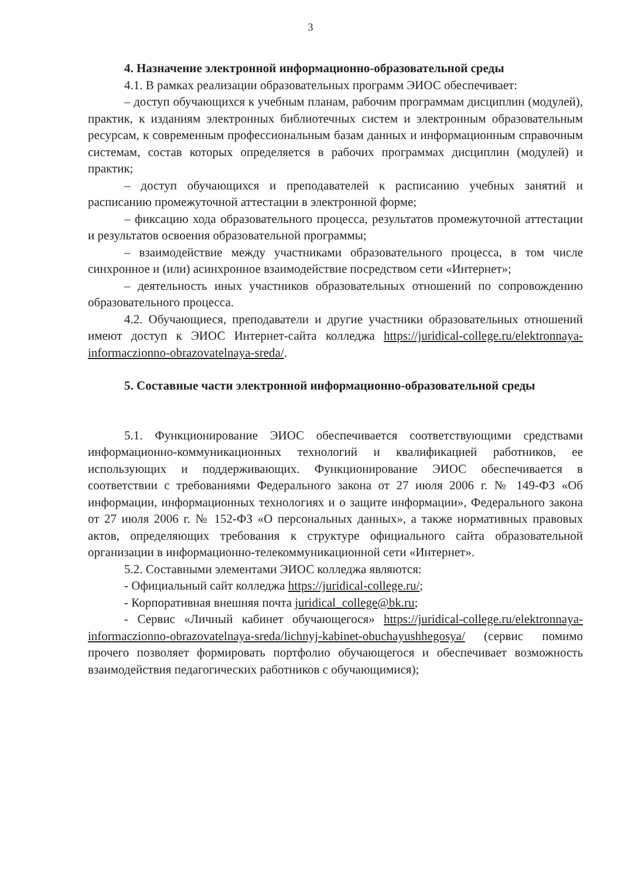3
4. Назначение электронной информационно-образовательной среды
4.1. В рамках реализации образовательных программ ЭИОС обеспечивает:
– доступ обучающихся к учебным планам, рабочим программам дисциплин (модулей), практик, к изданиям электронных библиотечных систем и электронным образовательным ресурсам, к современным профессиональным базам данных и информационным справочным системам, состав которых определяется в рабочих программах дисциплин (модулей) и практик;
– доступ обучающихся и преподавателей к расписанию учебных занятий и расписанию промежуточной аттестации в электронной форме;
– фиксацию хода образовательного процесса, результатов промежуточной аттестации и результатов освоения образовательной программы;
– взаимодействие между участниками образовательного процесса, в том числе синхронное и (или) асинхронное взаимодействие посредством сети «Интернет»;
– деятельность иных участников образовательных отношений по сопровождению образовательного процесса.
4.2. Обучающиеся, преподаватели и другие участники образовательных отношений имеют доступ к ЭИОС Интернет-сайта колледжа https://juridical-college.ru/elektronnaya-informaczionno-obrazovatelnaya-sreda/.
5. Составные части электронной информационно-образовательной среды
5.1. Функционирование ЭИОС обеспечивается соответствующими средствами информационно-коммуникационных технологий и квалификацией работников, ее использующих и поддерживающих. Функционирование ЭИОС обеспечивается в соответствии с требованиями Федерального закона от 27 июля 2006 г. № 149-ФЗ «Об информации, информационных технологиях и о защите информации», Федерального закона от 27 июля 2006 г. № 152-ФЗ «О персональных данных», а также нормативных правовых актов, определяющих требования к структуре официального сайта образовательной организации в информационно-телекоммуникационной сети «Интернет».
5.2. Составными элементами ЭИОС колледжа являются:
- Официальный сайт колледжа https://juridical-college.ru/;
- Корпоративная внешняя почта juridical_college@bk.ru;
- Сервис «Личный кабинет обучающегося» https://juridical-college.ru/elektronnaya-informaczionno-obrazovatelnaya-sreda/lichnyj-kabinet-obuchayushhegosya/ (сервис помимо прочего позволяет формировать портфолио обучающегося и обеспечивает возможность взаимодействия педагогических работников с обучающимися);